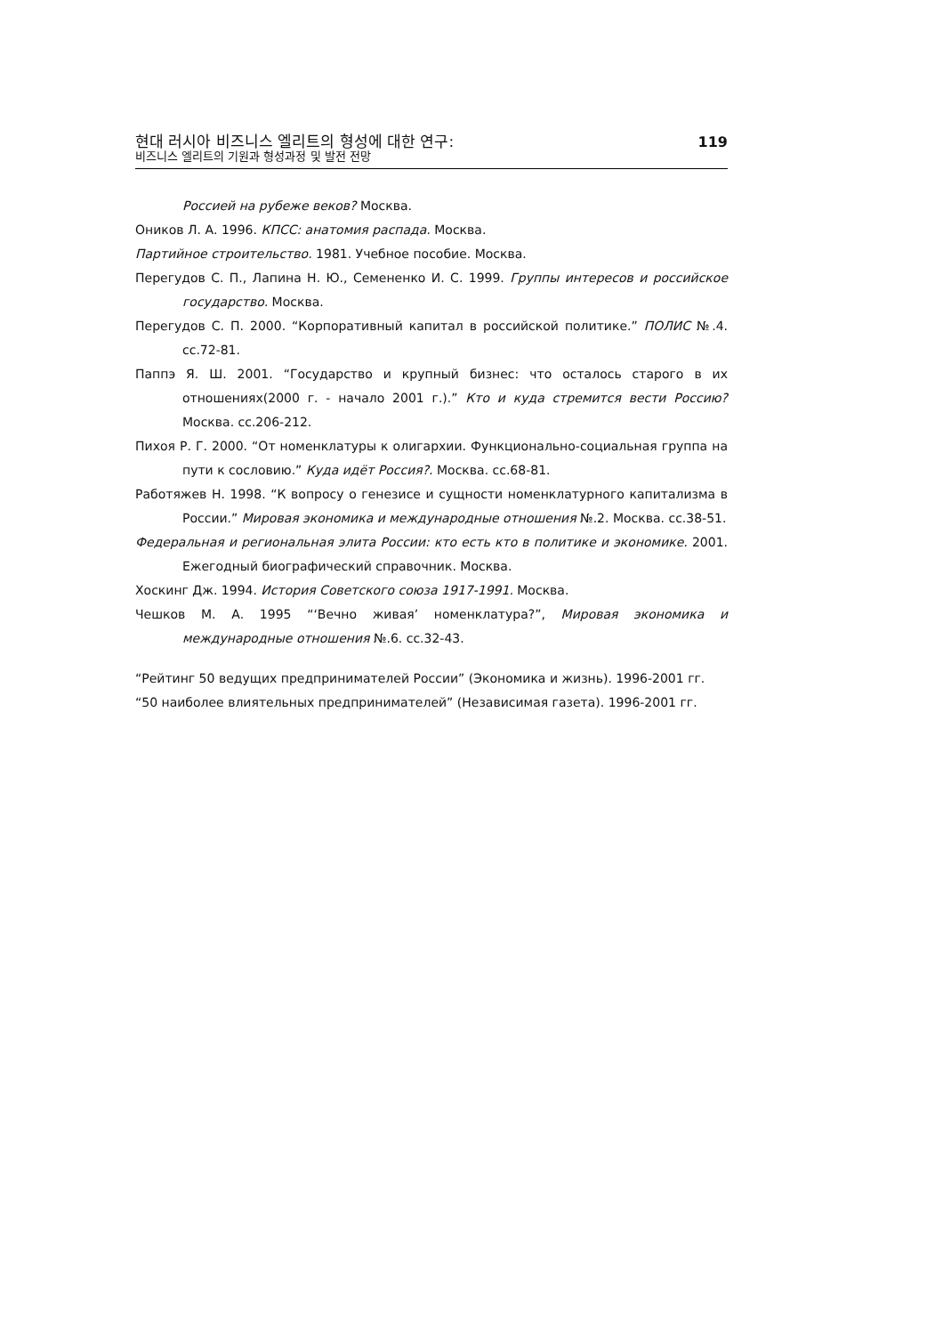현대 러시아 비즈니스 엘리트의 형성에 대한 연구:
비즈니스 엘리트의 기원과 형성과정 및 발전 전망
119
Россией на рубеже веков? Москва.
Оников Л. А. 1996. КПСС: анатомия распада. Москва.
Партийное строительство. 1981. Учебное пособие. Москва.
Перегудов С. П., Лапина Н. Ю., Семененко И. С. 1999. Группы интересов и российское государство. Москва.
Перегудов С. П. 2000. “Корпоративный капитал в российской политике.” ПОЛИС №.4. сс.72-81.
Паппэ Я. Ш. 2001. “Государство и крупный бизнес: что осталось старого в их отношениях(2000 г. - начало 2001 г.).” Кто и куда стремится вести Россию? Москва. сс.206-212.
Пихоя Р. Г. 2000. “От номенклатуры к олигархии. Функционально-социальная группа на пути к сословию.” Куда идёт Россия?. Москва. сс.68-81.
Работяжев Н. 1998. “К вопросу о генезисе и сущности номенклатурного капитализма в России.” Мировая экономика и международные отношения №.2. Москва. сс.38-51.
Федеральная и региональная элита России: кто есть кто в политике и экономике. 2001. Ежегодный биографический справочник. Москва.
Хоскинг Дж. 1994. История Советского союза 1917-1991. Москва.
Чешков М. А. 1995 “‘Вечно живая’ номенклатура?”, Мировая экономика и международные отношения №.6. сс.32-43.
“Рейтинг 50 ведущих предпринимателей России” (Экономика и жизнь). 1996-2001 гг.
“50 наиболее влиятельных предпринимателей” (Независимая газета). 1996-2001 гг.